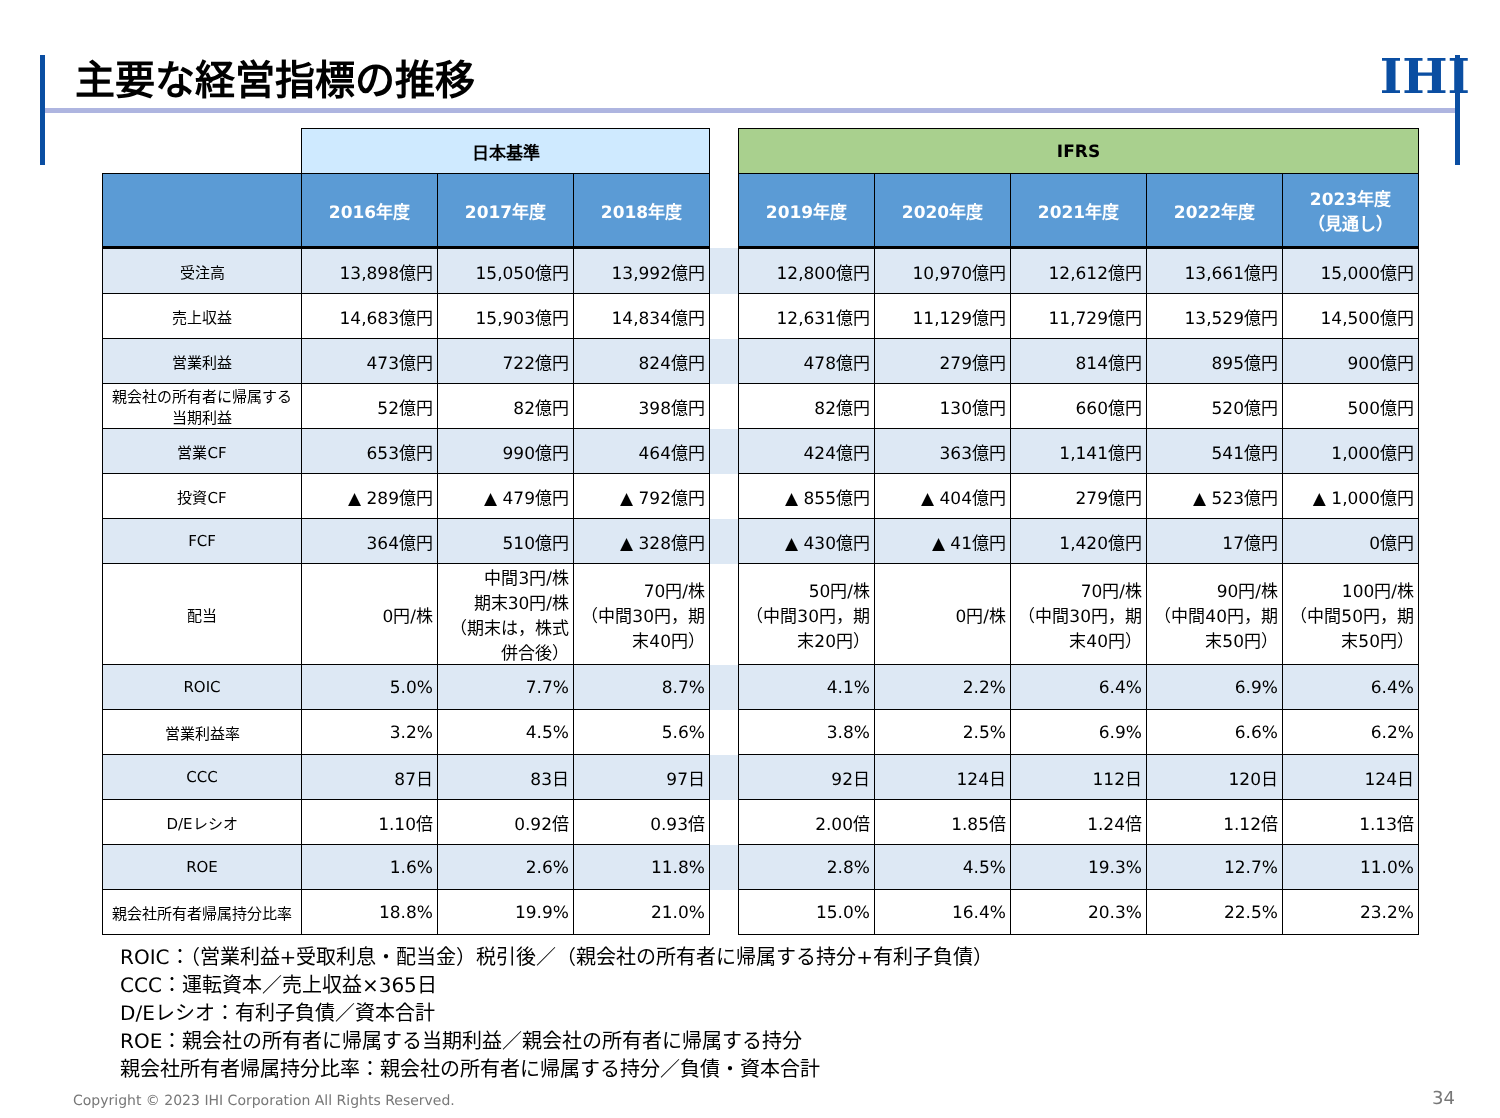主要な経営指標の推移
IHI
| | 日本基準 | | | | IFRS | | | | |
| --- | --- | --- | --- | --- | --- | --- | --- | --- | --- |
| | 2016年度 | 2017年度 | 2018年度 | | 2019年度 | 2020年度 | 2021年度 | 2022年度 | 2023年度 （見通し） |
| 受注高 | 13,898億円 | 15,050億円 | 13,992億円 | | 12,800億円 | 10,970億円 | 12,612億円 | 13,661億円 | 15,000億円 |
| 売上収益 | 14,683億円 | 15,903億円 | 14,834億円 | | 12,631億円 | 11,129億円 | 11,729億円 | 13,529億円 | 14,500億円 |
| 営業利益 | 473億円 | 722億円 | 824億円 | | 478億円 | 279億円 | 814億円 | 895億円 | 900億円 |
| 親会社の所有者に帰属する当期利益 | 52億円 | 82億円 | 398億円 | | 82億円 | 130億円 | 660億円 | 520億円 | 500億円 |
| 営業CF | 653億円 | 990億円 | 464億円 | | 424億円 | 363億円 | 1,141億円 | 541億円 | 1,000億円 |
| 投資CF | ▲ 289億円 | ▲ 479億円 | ▲ 792億円 | | ▲ 855億円 | ▲ 404億円 | 279億円 | ▲ 523億円 | ▲ 1,000億円 |
| FCF | 364億円 | 510億円 | ▲ 328億円 | | ▲ 430億円 | ▲ 41億円 | 1,420億円 | 17億円 | 0億円 |
| 配当 | 0円/株 | 中間3円/株 期末30円/株 （期末は，株式併合後） | 70円/株 （中間30円，期末40円） | | 50円/株 （中間30円，期末20円） | 0円/株 | 70円/株 （中間30円，期末40円） | 90円/株 （中間40円，期末50円） | 100円/株 （中間50円，期末50円） |
| ROIC | 5.0% | 7.7% | 8.7% | | 4.1% | 2.2% | 6.4% | 6.9% | 6.4% |
| 営業利益率 | 3.2% | 4.5% | 5.6% | | 3.8% | 2.5% | 6.9% | 6.6% | 6.2% |
| CCC | 87日 | 83日 | 97日 | | 92日 | 124日 | 112日 | 120日 | 124日 |
| D/Eレシオ | 1.10倍 | 0.92倍 | 0.93倍 | | 2.00倍 | 1.85倍 | 1.24倍 | 1.12倍 | 1.13倍 |
| ROE | 1.6% | 2.6% | 11.8% | | 2.8% | 4.5% | 19.3% | 12.7% | 11.0% |
| 親会社所有者帰属持分比率 | 18.8% | 19.9% | 21.0% | | 15.0% | 16.4% | 20.3% | 22.5% | 23.2% |
ROIC：（営業利益+受取利息・配当金）税引後／（親会社の所有者に帰属する持分+有利子負債）
CCC：運転資本／売上収益×365日
D/Eレシオ：有利子負債／資本合計
ROE：親会社の所有者に帰属する当期利益／親会社の所有者に帰属する持分
親会社所有者帰属持分比率：親会社の所有者に帰属する持分／負債・資本合計
Copyright © 2023 IHI Corporation All Rights Reserved.
34